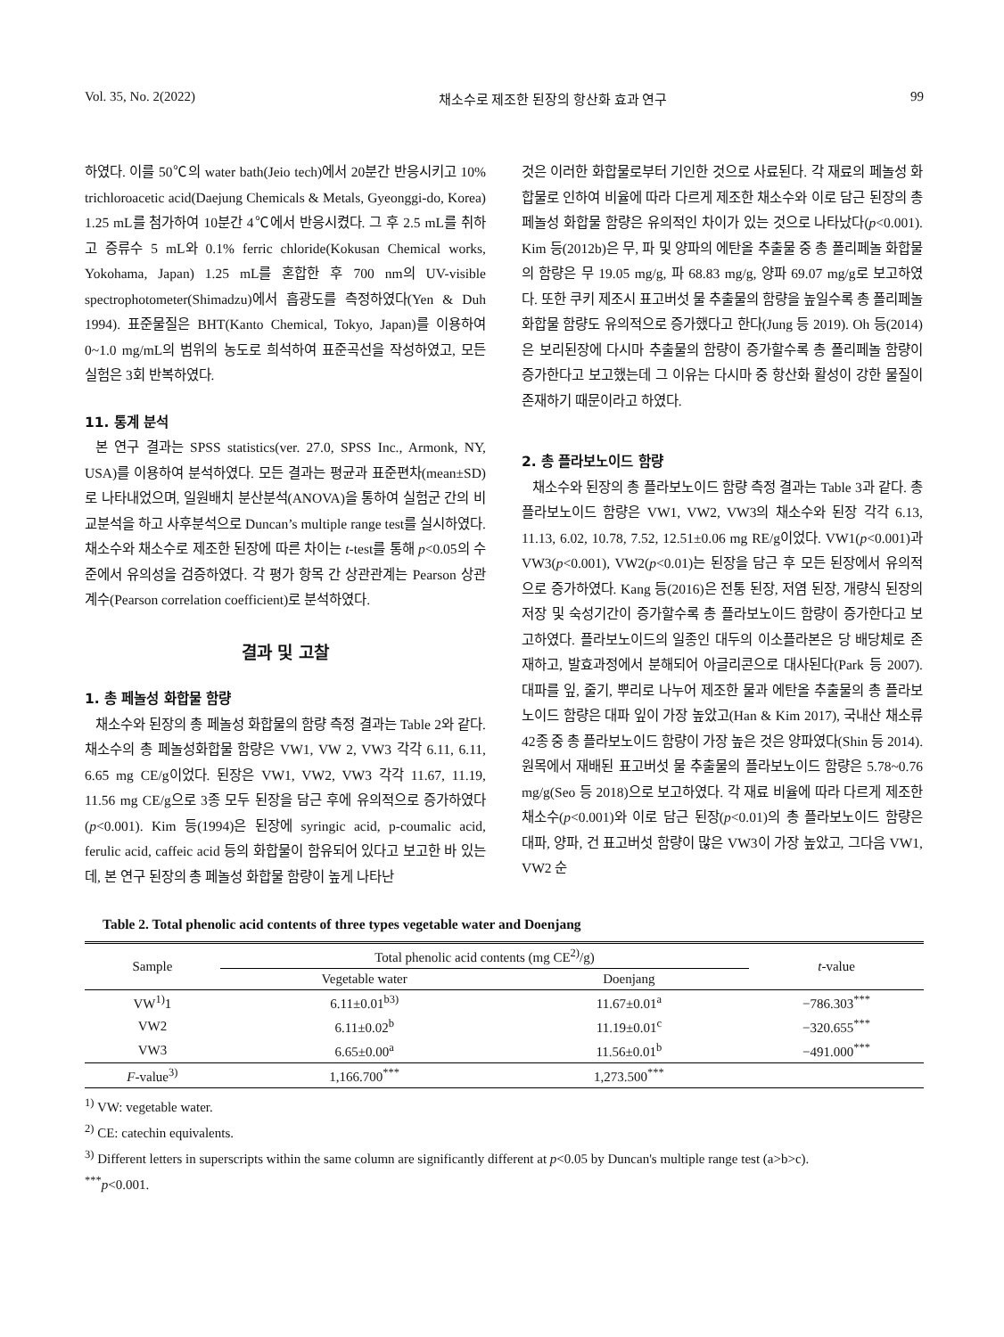Vol. 35, No. 2(2022) 채소수로 제조한 된장의 항산화 효과 연구 99
하였다. 이를 50℃의 water bath(Jeio tech)에서 20분간 반응시키고 10% trichloroacetic acid(Daejung Chemicals & Metals, Gyeonggi-do, Korea) 1.25 mL를 첨가하여 10분간 4℃에서 반응시켰다. 그 후 2.5 mL를 취하고 증류수 5 mL와 0.1% ferric chloride(Kokusan Chemical works, Yokohama, Japan) 1.25 mL를 혼합한 후 700 nm의 UV-visible spectrophotometer(Shimadzu)에서 흡광도를 측정하였다(Yen & Duh 1994). 표준물질은 BHT(Kanto Chemical, Tokyo, Japan)를 이용하여 0~1.0 mg/mL의 범위의 농도로 희석하여 표준곡선을 작성하였고, 모든 실험은 3회 반복하였다.
11. 통계 분석
본 연구 결과는 SPSS statistics(ver. 27.0, SPSS Inc., Armonk, NY, USA)를 이용하여 분석하였다. 모든 결과는 평균과 표준편차(mean±SD)로 나타내었으며, 일원배치 분산분석(ANOVA)을 통하여 실험군 간의 비교분석을 하고 사후분석으로 Duncan’s multiple range test를 실시하였다. 채소수와 채소수로 제조한 된장에 따른 차이는 t-test를 통해 p<0.05의 수준에서 유의성을 검증하였다. 각 평가 항목 간 상관관계는 Pearson 상관계수(Pearson correlation coefficient)로 분석하였다.
결과 및 고찰
1. 총 페놀성 화합물 함량
채소수와 된장의 총 페놀성 화합물의 함량 측정 결과는 Table 2와 같다. 채소수의 총 페놀성화합물 함량은 VW1, VW 2, VW3 각각 6.11, 6.11, 6.65 mg CE/g이었다. 된장은 VW1, VW2, VW3 각각 11.67, 11.19, 11.56 mg CE/g으로 3종 모두 된장을 담근 후에 유의적으로 증가하였다(p<0.001). Kim 등(1994)은 된장에 syringic acid, p-coumalic acid, ferulic acid, caffeic acid 등의 화합물이 함유되어 있다고 보고한 바 있는데, 본 연구 된장의 총 페놀성 화합물 함량이 높게 나타난
것은 이러한 화합물로부터 기인한 것으로 사료된다. 각 재료의 페놀성 화합물로 인하여 비율에 따라 다르게 제조한 채소수와 이로 담근 된장의 총 페놀성 화합물 함량은 유의적인 차이가 있는 것으로 나타났다(p<0.001). Kim 등(2012b)은 무, 파 및 양파의 에탄올 추출물 중 총 폴리페놀 화합물의 함량은 무 19.05 mg/g, 파 68.83 mg/g, 양파 69.07 mg/g로 보고하였다. 또한 쿠키 제조시 표고버섯 물 추출물의 함량을 높일수록 총 폴리페놀 화합물 함량도 유의적으로 증가했다고 한다(Jung 등 2019). Oh 등(2014)은 보리된장에 다시마 추출물의 함량이 증가할수록 총 폴리페놀 함량이 증가한다고 보고했는데 그 이유는 다시마 중 항산화 활성이 강한 물질이 존재하기 때문이라고 하였다.
2. 총 플라보노이드 함량
채소수와 된장의 총 플라보노이드 함량 측정 결과는 Table 3과 같다. 총 플라보노이드 함량은 VW1, VW2, VW3의 채소수와 된장 각각 6.13, 11.13, 6.02, 10.78, 7.52, 12.51±0.06 mg RE/g이었다. VW1(p<0.001)과 VW3(p<0.001), VW2(p<0.01)는 된장을 담근 후 모든 된장에서 유의적으로 증가하였다. Kang 등(2016)은 전통 된장, 저염 된장, 개량식 된장의 저장 및 숙성기간이 증가할수록 총 플라보노이드 함량이 증가한다고 보고하였다. 플라보노이드의 일종인 대두의 이소플라본은 당 배당체로 존재하고, 발효과정에서 분해되어 아글리콘으로 대사된다(Park 등 2007). 대파를 잎, 줄기, 뿌리로 나누어 제조한 물과 에탄올 추출물의 총 플라보노이드 함량은 대파 잎이 가장 높았고(Han & Kim 2017), 국내산 채소류 42종 중 총 플라보노이드 함량이 가장 높은 것은 양파였다(Shin 등 2014). 원목에서 재배된 표고버섯 물 추출물의 플라보노이드 함량은 5.78~0.76 mg/g(Seo 등 2018)으로 보고하였다. 각 재료 비율에 따라 다르게 제조한 채소수(p<0.001)와 이로 담근 된장(p<0.01)의 총 플라보노이드 함량은 대파, 양파, 건 표고버섯 함량이 많은 VW3이 가장 높았고, 그다음 VW1, VW2 순
Table 2. Total phenolic acid contents of three types vegetable water and Doenjang
| Sample | Total phenolic acid contents (mg CE<sup>2)</sup>/g) | | t -value |
| --- | --- | --- | --- |
| | Vegetable water | Doenjang | |
| VW<sup>1)</sup>1 | 6.11±0.01<sup>b3)</sup> | 11.67±0.01<sup>a</sup> | −786.303<sup>***</sup> |
| VW2 | 6.11±0.02<sup>b</sup> | 11.19±0.01<sup>c</sup> | −320.655<sup>***</sup> |
| VW3 | 6.65±0.00<sup>a</sup> | 11.56±0.01<sup>b</sup> | −491.000<sup>***</sup> |
| F -value<sup>3)</sup> | 1,166.700<sup>***</sup> | 1,273.500<sup>***</sup> | |
<sup>1)</sup> VW: vegetable water.
<sup>2)</sup> CE: catechin equivalents.
<sup>3)</sup> Different letters in superscripts within the same column are significantly different at p<0.05 by Duncan's multiple range test (a>b>c).
<sup>***</sup> p<0.001.